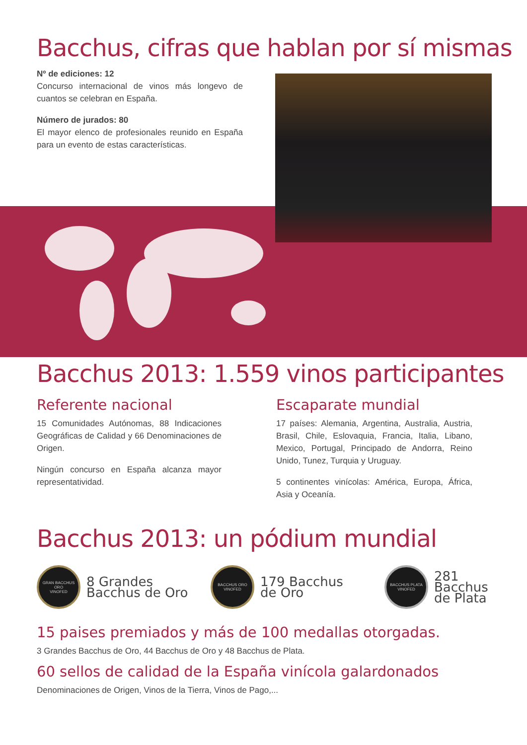Bacchus, cifras que hablan por sí mismas
Nº de ediciones: 12
Concurso internacional de vinos más longevo de cuantos se celebran en España.
Número de jurados: 80
El mayor elenco de profesionales reunido en España para un evento de estas características.
Bacchus 2013: 1.559 vinos participantes
Referente nacional
15 Comunidades Autónomas, 88 Indicaciones Geográficas de Calidad y 66 Denominaciones de Origen.
Ningún concurso en España alcanza mayor representatividad.
Escaparate mundial
17 países: Alemania, Argentina, Australia, Austria, Brasil, Chile, Eslovaquia, Francia, Italia, Libano, Mexico, Portugal, Principado de Andorra, Reino Unido, Tunez, Turquia y Uruguay.
5 continentes vinícolas: América, Europa, África, Asia y Oceanía.
Bacchus 2013: un pódium mundial
GRAN BACCHUS ORO
VINOFED
8 Grandes
Bacchus de Oro
BACCHUS ORO
VINOFED
179 Bacchus
de Oro
BACCHUS PLATA
VINOFED
281 Bacchus
de Plata
15 paises premiados y más de 100 medallas otorgadas.
3 Grandes Bacchus de Oro, 44 Bacchus de Oro y 48 Bacchus de Plata.
60 sellos de calidad de la España vinícola galardonados
Denominaciones de Origen, Vinos de la Tierra, Vinos de Pago,...